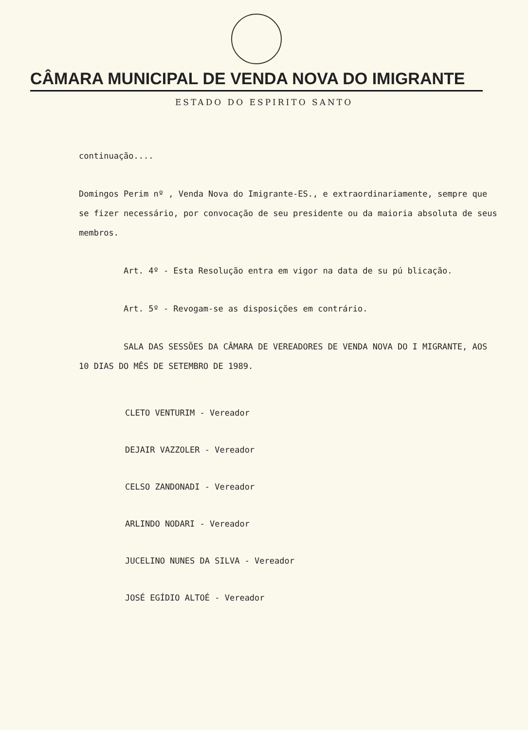CÂMARA MUNICIPAL DE VENDA NOVA DO IMIGRANTE
ESTADO DO ESPIRITO SANTO
continuação....
Domingos Perim nº , Venda Nova do Imigrante-ES., e extraordinariamente, sempre que se fizer necessário, por convocação de seu presidente ou da maioria absoluta de seus membros.
Art. 4º - Esta Resolução entra em vigor na data de su pú blicação.
Art. 5º - Revogam-se as disposições em contrário.
SALA DAS SESSÕES DA CÂMARA DE VEREADORES DE VENDA NOVA DO I MIGRANTE, AOS 10 DIAS DO MÊS DE SETEMBRO DE 1989.
CLETO VENTURIM - Vereador
DEJAIR VAZZOLER - Vereador
CELSO ZANDONADI - Vereador
ARLINDO NODARI - Vereador
JUCELINO NUNES DA SILVA - Vereador
JOSÉ EGÍDIO ALTOÉ - Vereador